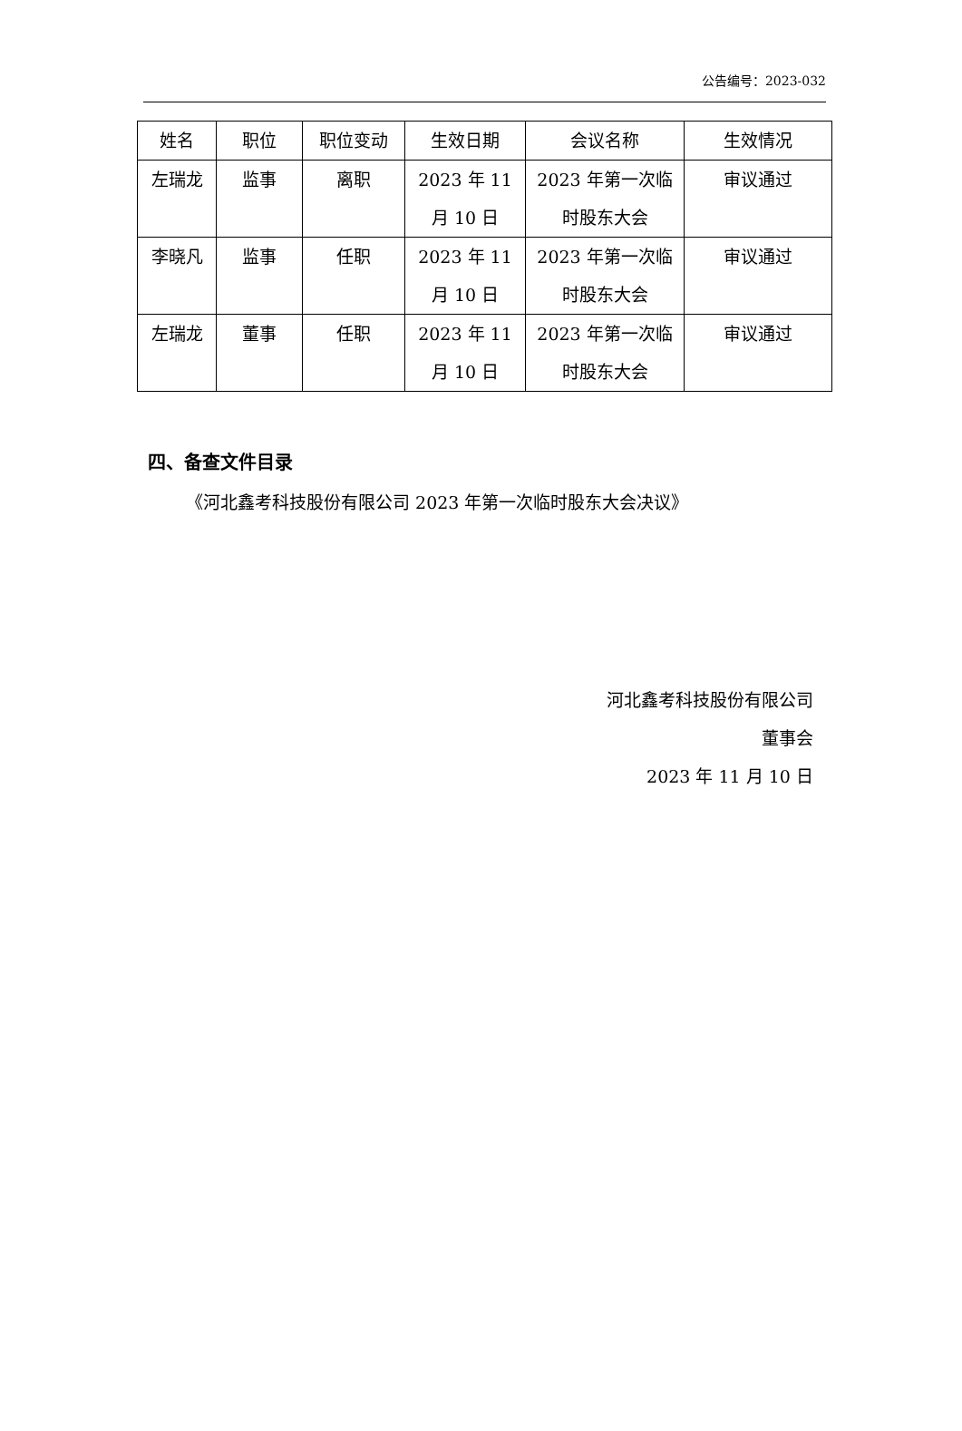公告编号：2023-032
| 姓名 | 职位 | 职位变动 | 生效日期 | 会议名称 | 生效情况 |
| --- | --- | --- | --- | --- | --- |
| 左瑞龙 | 监事 | 离职 | 2023 年 11 月 10 日 | 2023 年第一次临 时股东大会 | 审议通过 |
| 李晓凡 | 监事 | 任职 | 2023 年 11 月 10 日 | 2023 年第一次临 时股东大会 | 审议通过 |
| 左瑞龙 | 董事 | 任职 | 2023 年 11 月 10 日 | 2023 年第一次临 时股东大会 | 审议通过 |
四、备查文件目录
《河北鑫考科技股份有限公司 2023 年第一次临时股东大会决议》
河北鑫考科技股份有限公司
董事会
2023 年 11 月 10 日